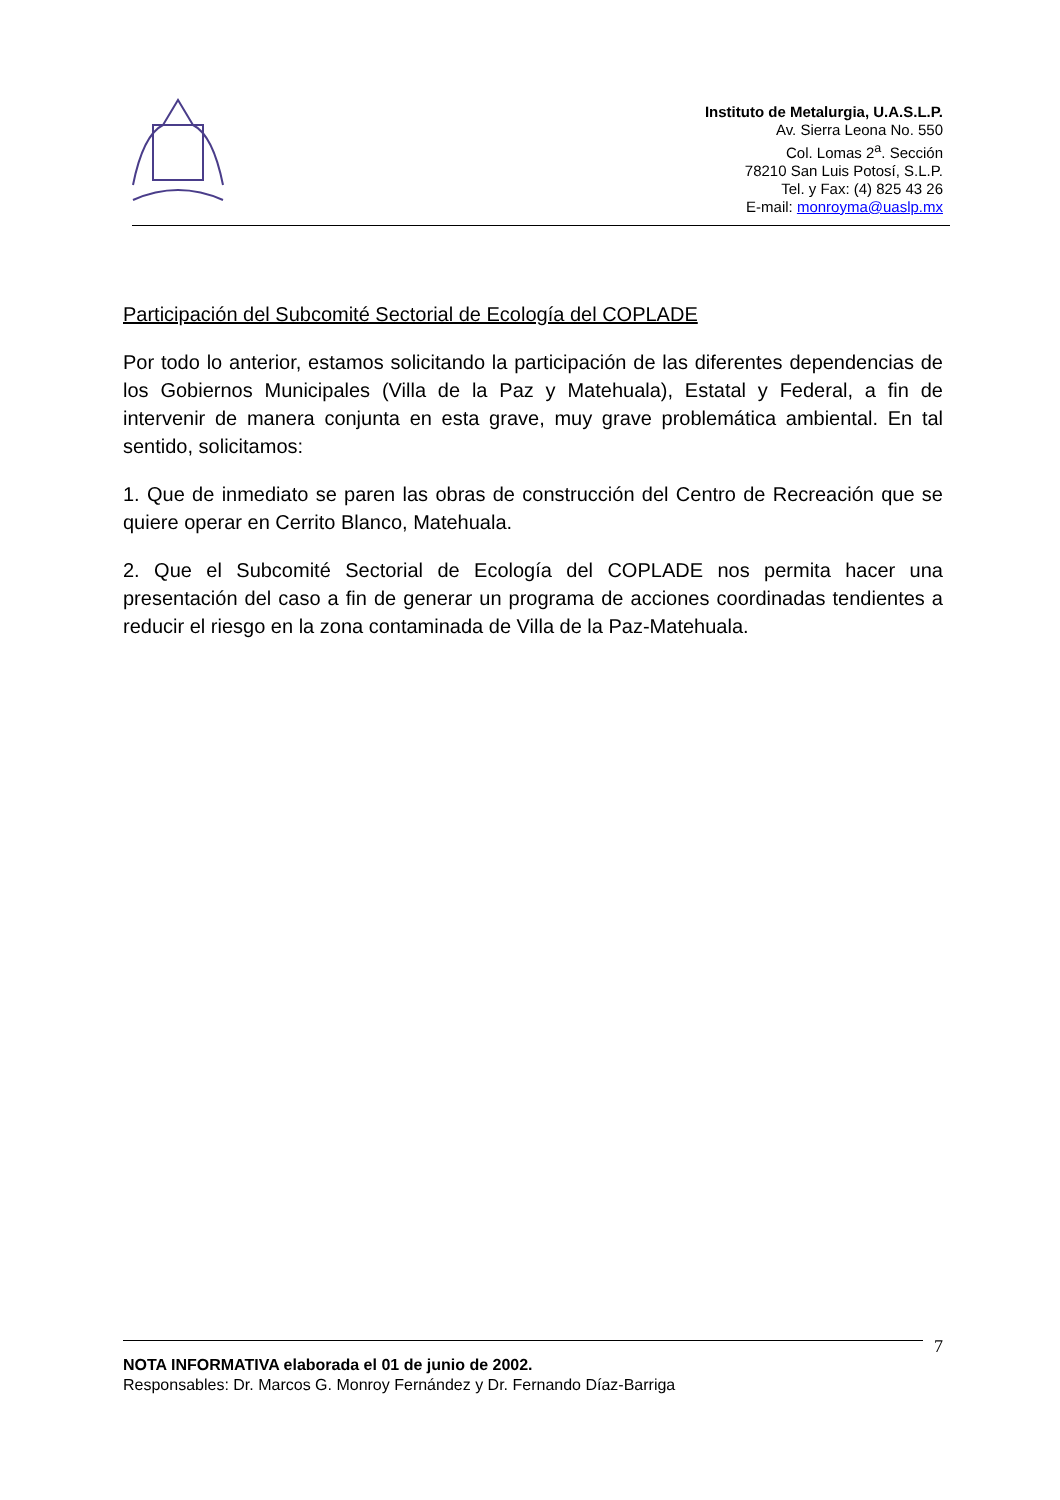Instituto de Metalurgia, U.A.S.L.P.
Av. Sierra Leona No. 550
Col. Lomas 2<sup>a</sup>. Sección
78210 San Luis Potosí, S.L.P.
Tel. y Fax: (4) 825 43 26
E-mail: monroyma@uaslp.mx
Participación del Subcomité Sectorial de Ecología del COPLADE
Por todo lo anterior, estamos solicitando la participación de las diferentes dependencias de los Gobiernos Municipales (Villa de la Paz y Matehuala), Estatal y Federal, a fin de intervenir de manera conjunta en esta grave, muy grave problemática ambiental. En tal sentido, solicitamos:
1. Que de inmediato se paren las obras de construcción del Centro de Recreación que se quiere operar en Cerrito Blanco, Matehuala.
2. Que el Subcomité Sectorial de Ecología del COPLADE nos permita hacer una presentación del caso a fin de generar un programa de acciones coordinadas tendientes a reducir el riesgo en la zona contaminada de Villa de la Paz-Matehuala.
7
NOTA INFORMATIVA elaborada el 01 de junio de 2002.
Responsables: Dr. Marcos G. Monroy Fernández y Dr. Fernando Díaz-Barriga